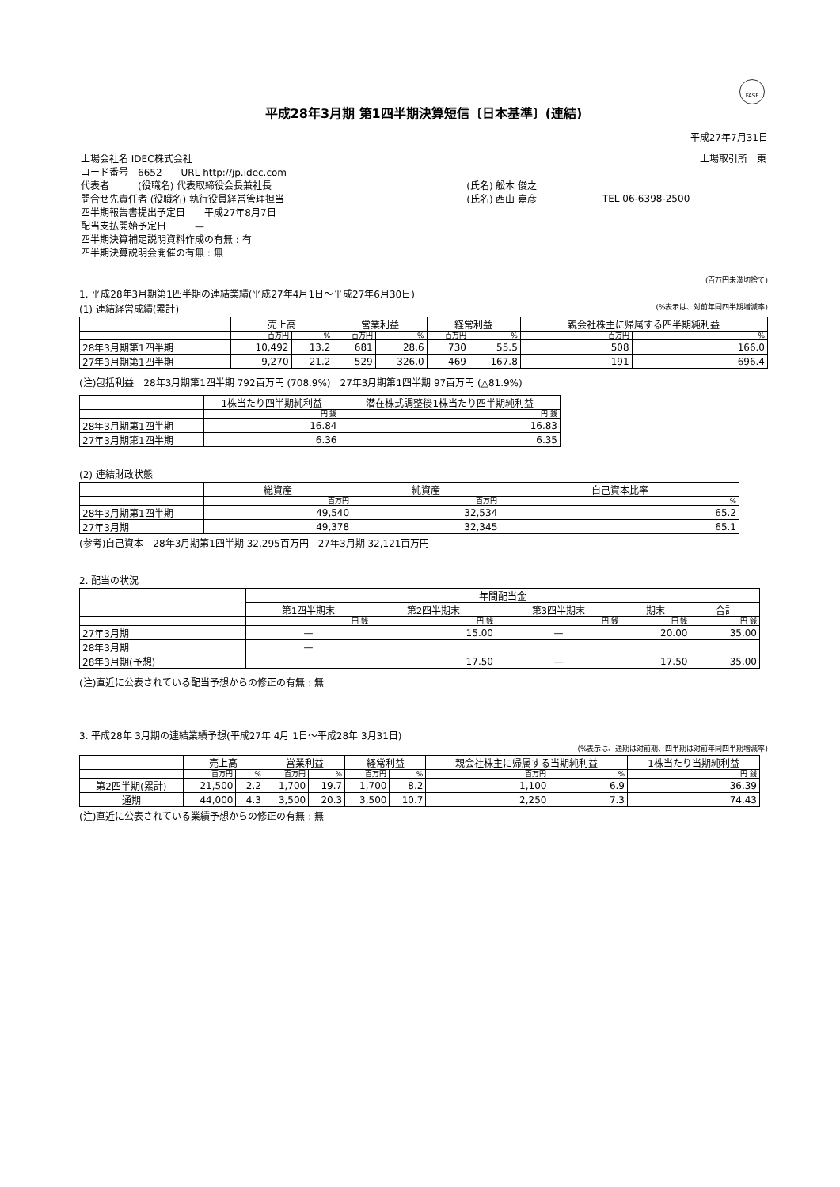FASF
平成28年3月期 第1四半期決算短信〔日本基準〕(連結)
平成27年7月31日
| 上場会社名 IDEC株式会社 | | 上場取引所 東 |
| コード番号 6652 URL http://jp.idec.com | | |
| 代表者 (役職名) 代表取締役会長兼社長 | (氏名) 舩木 俊之 | |
| 問合せ先責任者 (役職名) 執行役員経営管理担当 | (氏名) 西山 嘉彦 | TEL 06-6398-2500 |
| 四半期報告書提出予定日 平成27年8月7日 | | |
| 配当支払開始予定日 — | | |
| 四半期決算補足説明資料作成の有無 : 有 | | |
| 四半期決算説明会開催の有無 : 無 | | |
(百万円未満切捨て)
1. 平成28年3月期第1四半期の連結業績(平成27年4月1日～平成27年6月30日)
(1) 連結経営成績(累計) (%表示は、対前年同四半期増減率)
| | 売上高 | | 営業利益 | | 経常利益 | | 親会社株主に帰属する四半期純利益 | |
| --- | --- | --- | --- | --- | --- | --- | --- | --- |
| | 百万円 | % | 百万円 | % | 百万円 | % | 百万円 | % |
| 28年3月期第1四半期 | 10,492 | 13.2 | 681 | 28.6 | 730 | 55.5 | 508 | 166.0 |
| 27年3月期第1四半期 | 9,270 | 21.2 | 529 | 326.0 | 469 | 167.8 | 191 | 696.4 |
(注)包括利益　28年3月期第1四半期 792百万円 (708.9%)　27年3月期第1四半期 97百万円 (△81.9%)
| | 1株当たり四半期純利益 | 潜在株式調整後1株当たり四半期純利益 |
| --- | --- | --- |
| | 円 銭 | 円 銭 |
| 28年3月期第1四半期 | 16.84 | 16.83 |
| 27年3月期第1四半期 | 6.36 | 6.35 |
(2) 連結財政状態
| | 総資産 | 純資産 | 自己資本比率 |
| --- | --- | --- | --- |
| | 百万円 | 百万円 | % |
| 28年3月期第1四半期 | 49,540 | 32,534 | 65.2 |
| 27年3月期 | 49,378 | 32,345 | 65.1 |
(参考)自己資本　28年3月期第1四半期 32,295百万円　27年3月期 32,121百万円
2. 配当の状況
| | 年間配当金 | | | | |
| --- | --- | --- | --- | --- | --- |
| | 第1四半期末 | 第2四半期末 | 第3四半期末 | 期末 | 合計 |
| | 円 銭 | 円 銭 | 円 銭 | 円 銭 | 円 銭 |
| 27年3月期 | — | 15.00 | — | 20.00 | 35.00 |
| 28年3月期 | — | | | | |
| 28年3月期(予想) | | 17.50 | — | 17.50 | 35.00 |
(注)直近に公表されている配当予想からの修正の有無 : 無
3. 平成28年 3月期の連結業績予想(平成27年 4月 1日～平成28年 3月31日)
(%表示は、通期は対前期、四半期は対前年同四半期増減率)
| | 売上高 | | 営業利益 | | 経常利益 | | 親会社株主に帰属する当期純利益 | | 1株当たり当期純利益 |
| --- | --- | --- | --- | --- | --- | --- | --- | --- | --- |
| | 百万円 | % | 百万円 | % | 百万円 | % | 百万円 | % | 円 銭 |
| 第2四半期(累計) | 21,500 | 2.2 | 1,700 | 19.7 | 1,700 | 8.2 | 1,100 | 6.9 | 36.39 |
| 通期 | 44,000 | 4.3 | 3,500 | 20.3 | 3,500 | 10.7 | 2,250 | 7.3 | 74.43 |
(注)直近に公表されている業績予想からの修正の有無 : 無